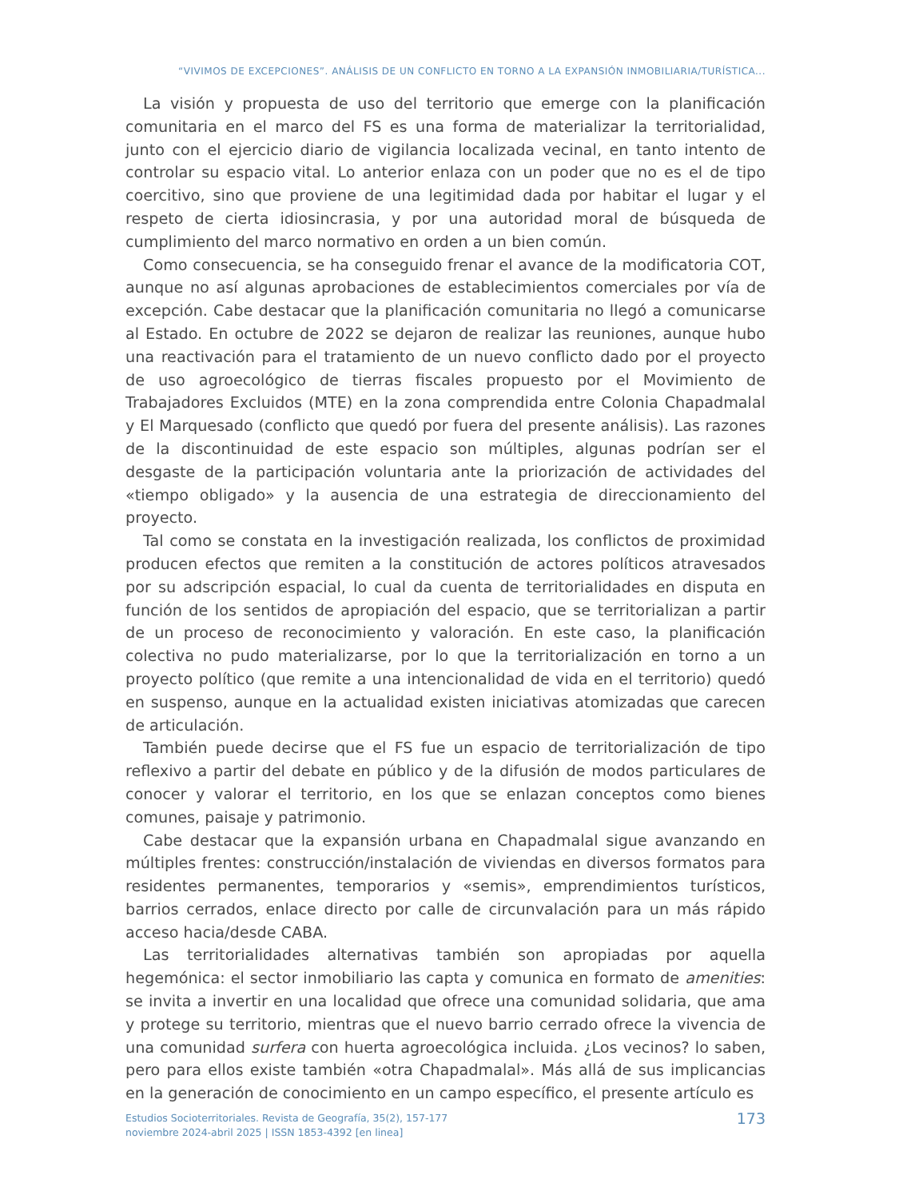“VIVIMOS DE EXCEPCIONES”. ANÁLISIS DE UN CONFLICTO EN TORNO A LA EXPANSIÓN INMOBILIARIA/TURÍSTICA...
La visión y propuesta de uso del territorio que emerge con la planificación comunitaria en el marco del FS es una forma de materializar la territorialidad, junto con el ejercicio diario de vigilancia localizada vecinal, en tanto intento de controlar su espacio vital. Lo anterior enlaza con un poder que no es el de tipo coercitivo, sino que proviene de una legitimidad dada por habitar el lugar y el respeto de cierta idiosincrasia, y por una autoridad moral de búsqueda de cumplimiento del marco normativo en orden a un bien común.
Como consecuencia, se ha conseguido frenar el avance de la modificatoria COT, aunque no así algunas aprobaciones de establecimientos comerciales por vía de excepción. Cabe destacar que la planificación comunitaria no llegó a comunicarse al Estado. En octubre de 2022 se dejaron de realizar las reuniones, aunque hubo una reactivación para el tratamiento de un nuevo conflicto dado por el proyecto de uso agroecológico de tierras fiscales propuesto por el Movimiento de Trabajadores Excluidos (MTE) en la zona comprendida entre Colonia Chapadmalal y El Marquesado (conflicto que quedó por fuera del presente análisis). Las razones de la discontinuidad de este espacio son múltiples, algunas podrían ser el desgaste de la participación voluntaria ante la priorización de actividades del «tiempo obligado» y la ausencia de una estrategia de direccionamiento del proyecto.
Tal como se constata en la investigación realizada, los conflictos de proximidad producen efectos que remiten a la constitución de actores políticos atravesados por su adscripción espacial, lo cual da cuenta de territorialidades en disputa en función de los sentidos de apropiación del espacio, que se territorializan a partir de un proceso de reconocimiento y valoración. En este caso, la planificación colectiva no pudo materializarse, por lo que la territorialización en torno a un proyecto político (que remite a una intencionalidad de vida en el territorio) quedó en suspenso, aunque en la actualidad existen iniciativas atomizadas que carecen de articulación.
También puede decirse que el FS fue un espacio de territorialización de tipo reflexivo a partir del debate en público y de la difusión de modos particulares de conocer y valorar el territorio, en los que se enlazan conceptos como bienes comunes, paisaje y patrimonio.
Cabe destacar que la expansión urbana en Chapadmalal sigue avanzando en múltiples frentes: construcción/instalación de viviendas en diversos formatos para residentes permanentes, temporarios y «semis», emprendimientos turísticos, barrios cerrados, enlace directo por calle de circunvalación para un más rápido acceso hacia/desde CABA.
Las territorialidades alternativas también son apropiadas por aquella hegemónica: el sector inmobiliario las capta y comunica en formato de amenities: se invita a invertir en una localidad que ofrece una comunidad solidaria, que ama y protege su territorio, mientras que el nuevo barrio cerrado ofrece la vivencia de una comunidad surfera con huerta agroecológica incluida. ¿Los vecinos? lo saben, pero para ellos existe también «otra Chapadmalal». Más allá de sus implicancias en la generación de conocimiento en un campo específico, el presente artículo es
Estudios Socioterritoriales. Revista de Geografía, 35(2), 157-177
noviembre 2024-abril 2025 | ISSN 1853-4392 [en linea]
173